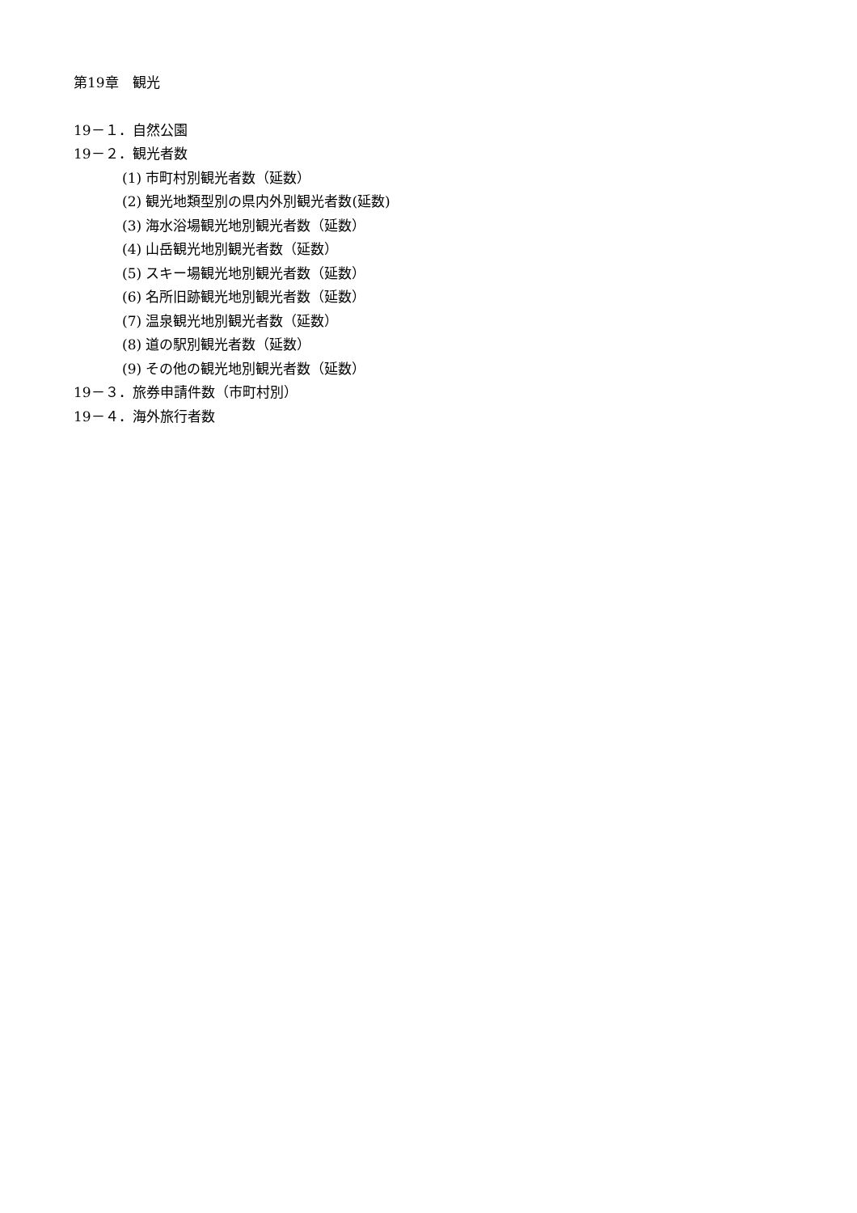第19章　観光
19－１．自然公園
19－２．観光者数
(1) 市町村別観光者数（延数）
(2) 観光地類型別の県内外別観光者数(延数)
(3) 海水浴場観光地別観光者数（延数）
(4) 山岳観光地別観光者数（延数）
(5) スキー場観光地別観光者数（延数）
(6) 名所旧跡観光地別観光者数（延数）
(7) 温泉観光地別観光者数（延数）
(8) 道の駅別観光者数（延数）
(9) その他の観光地別観光者数（延数）
19－３．旅券申請件数（市町村別）
19－４．海外旅行者数